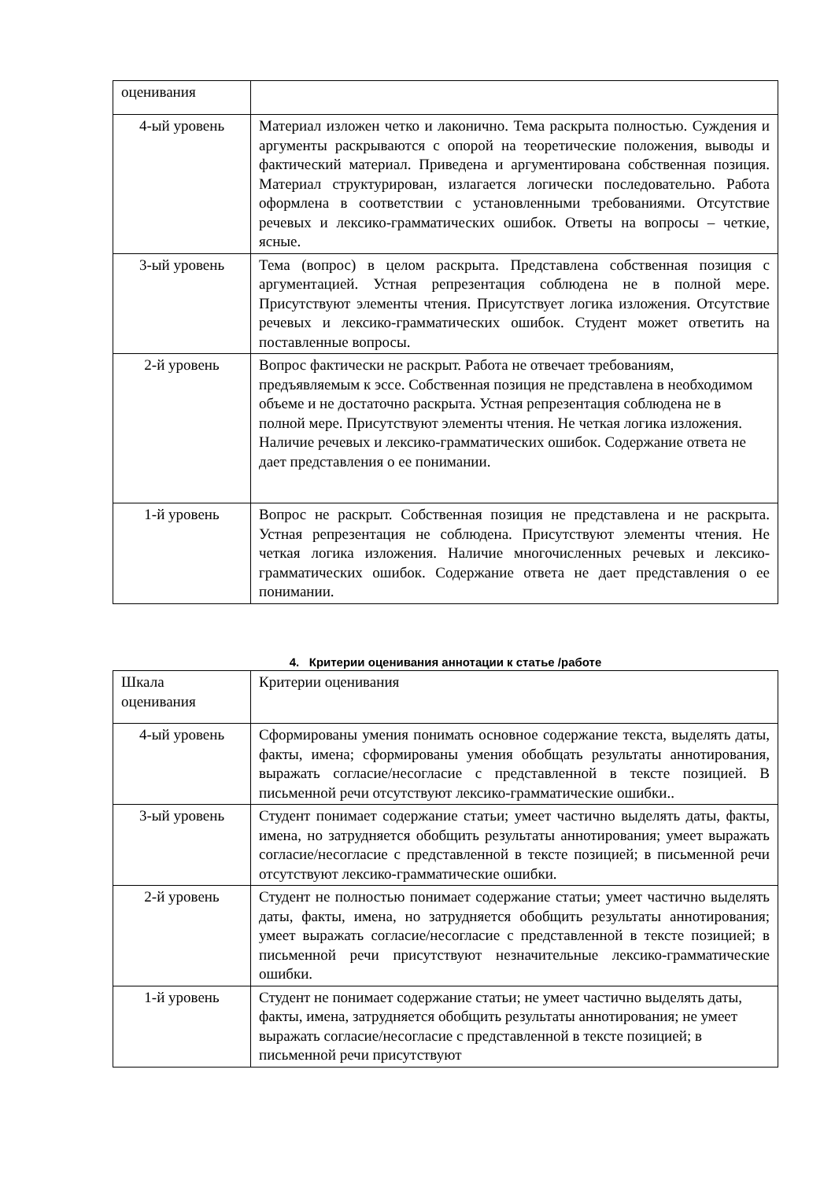| оценивания | |
| 4-ый уровень | Материал изложен четко и лаконично. Тема раскрыта полностью. Суждения и аргументы раскрываются с опорой на теоретические положения, выводы и фактический материал. Приведена и аргументирована собственная позиция. Материал структурирован, излагается логически последовательно. Работа оформлена в соответствии с установленными требованиями. Отсутствие речевых и лексико-грамматических ошибок. Ответы на вопросы – четкие, ясные. |
| 3-ый уровень | Тема (вопрос) в целом раскрыта. Представлена собственная позиция с аргументацией. Устная репрезентация соблюдена не в полной мере. Присутствуют элементы чтения. Присутствует логика изложения. Отсутствие речевых и лексико-грамматических ошибок. Студент может ответить на поставленные вопросы. |
| 2-й уровень | Вопрос фактически не раскрыт. Работа не отвечает требованиям, предъявляемым к эссе. Собственная позиция не представлена в необходимом объеме и не достаточно раскрыта. Устная репрезентация соблюдена не в полной мере. Присутствуют элементы чтения. Не четкая логика изложения. Наличие речевых и лексико-грамматических ошибок. Содержание ответа не дает представления о ее понимании. |
| 1-й уровень | Вопрос не раскрыт. Собственная позиция не представлена и не раскрыта. Устная репрезентация не соблюдена. Присутствуют элементы чтения. Не четкая логика изложения. Наличие многочисленных речевых и лексико-грамматических ошибок. Содержание ответа не дает представления о ее понимании. |
4. Критерии оценивания аннотации к статье /работе
| Шкала оценивания | Критерии оценивания |
| 4-ый уровень | Сформированы умения понимать основное содержание текста, выделять даты, факты, имена; сформированы умения обобщать результаты аннотирования, выражать согласие/несогласие с представленной в тексте позицией. В письменной речи отсутствуют лексико-грамматические ошибки.. |
| 3-ый уровень | Студент понимает содержание статьи; умеет частично выделять даты, факты, имена, но затрудняется обобщить результаты аннотирования; умеет выражать согласие/несогласие с представленной в тексте позицией; в письменной речи отсутствуют лексико-грамматические ошибки. |
| 2-й уровень | Студент не полностью понимает содержание статьи; умеет частично выделять даты, факты, имена, но затрудняется обобщить результаты аннотирования; умеет выражать согласие/несогласие с представленной в тексте позицией; в письменной речи присутствуют незначительные лексико-грамматические ошибки. |
| 1-й уровень | Студент не понимает содержание статьи; не умеет частично выделять даты, факты, имена, затрудняется обобщить результаты аннотирования; не умеет выражать согласие/несогласие с представленной в тексте позицией; в письменной речи присутствуют |